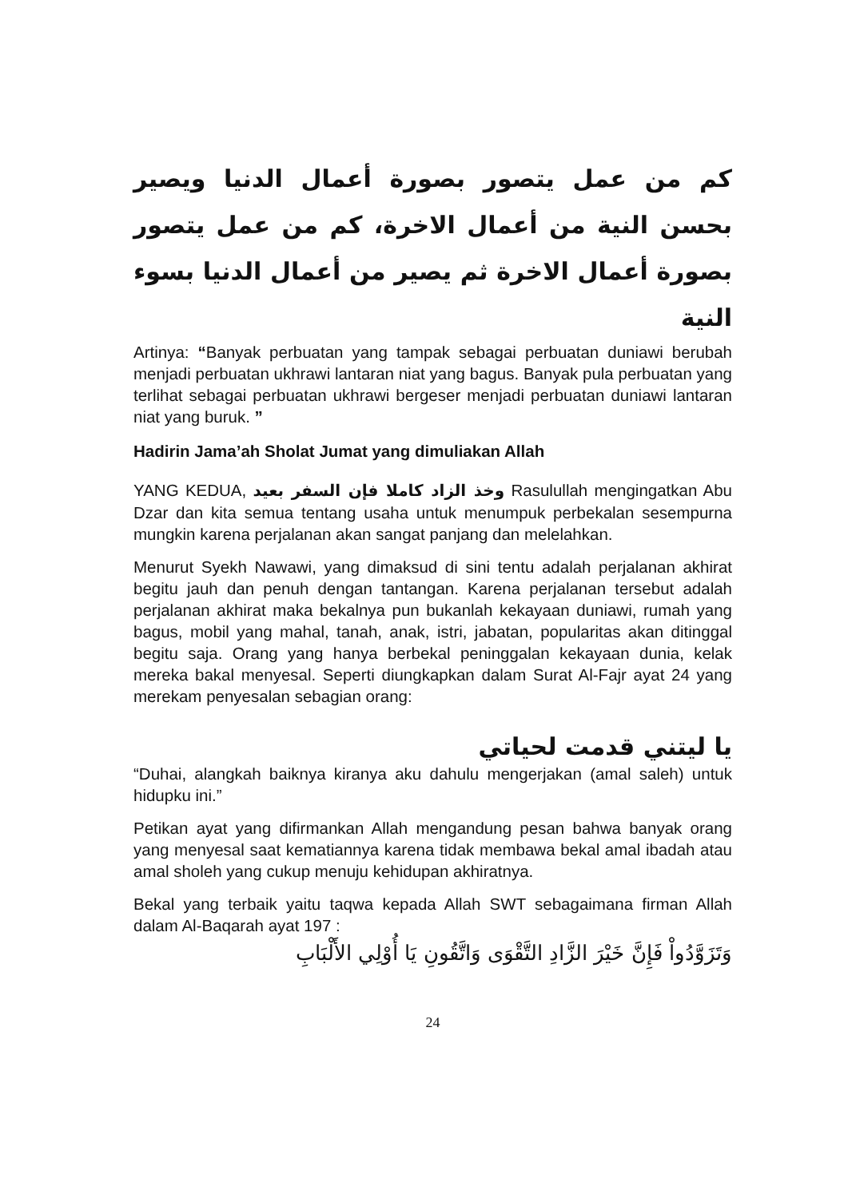كم من عمل يتصور بصورة أعمال الدنيا ويصير بحسن النية من أعمال الاخرة، كم من عمل يتصور بصورة أعمال الاخرة ثم يصير من أعمال الدنيا بسوء النية
Artinya: “Banyak perbuatan yang tampak sebagai perbuatan duniawi berubah menjadi perbuatan ukhrawi lantaran niat yang bagus. Banyak pula perbuatan yang terlihat sebagai perbuatan ukhrawi bergeser menjadi perbuatan duniawi lantaran niat yang buruk. ”
Hadirin Jama’ah Sholat Jumat yang dimuliakan Allah
YANG KEDUA, وخذ الزاد كاملا فإن السفر بعيد Rasulullah mengingatkan Abu Dzar dan kita semua tentang usaha untuk menumpuk perbekalan sesempurna mungkin karena perjalanan akan sangat panjang dan melelahkan.
Menurut Syekh Nawawi, yang dimaksud di sini tentu adalah perjalanan akhirat begitu jauh dan penuh dengan tantangan. Karena perjalanan tersebut adalah perjalanan akhirat maka bekalnya pun bukanlah kekayaan duniawi, rumah yang bagus, mobil yang mahal, tanah, anak, istri, jabatan, popularitas akan ditinggal begitu saja. Orang yang hanya berbekal peninggalan kekayaan dunia, kelak mereka bakal menyesal. Seperti diungkapkan dalam Surat Al-Fajr ayat 24 yang merekam penyesalan sebagian orang:
يا ليتني قدمت لحياتي
“Duhai, alangkah baiknya kiranya aku dahulu mengerjakan (amal saleh) untuk hidupku ini.”
Petikan ayat yang difirmankan Allah mengandung pesan bahwa banyak orang yang menyesal saat kematiannya karena tidak membawa bekal amal ibadah atau amal sholeh yang cukup menuju kehidupan akhiratnya.
Bekal yang terbaik yaitu taqwa kepada Allah SWT sebagaimana firman Allah dalam Al-Baqarah ayat 197 :
وَتَزَوَّدُواْ فَإِنَّ خَيْرَ الزَّادِ التَّقْوَى وَاتَّقُونِ يَا أُوْلِي الأَلْبَابِ
24